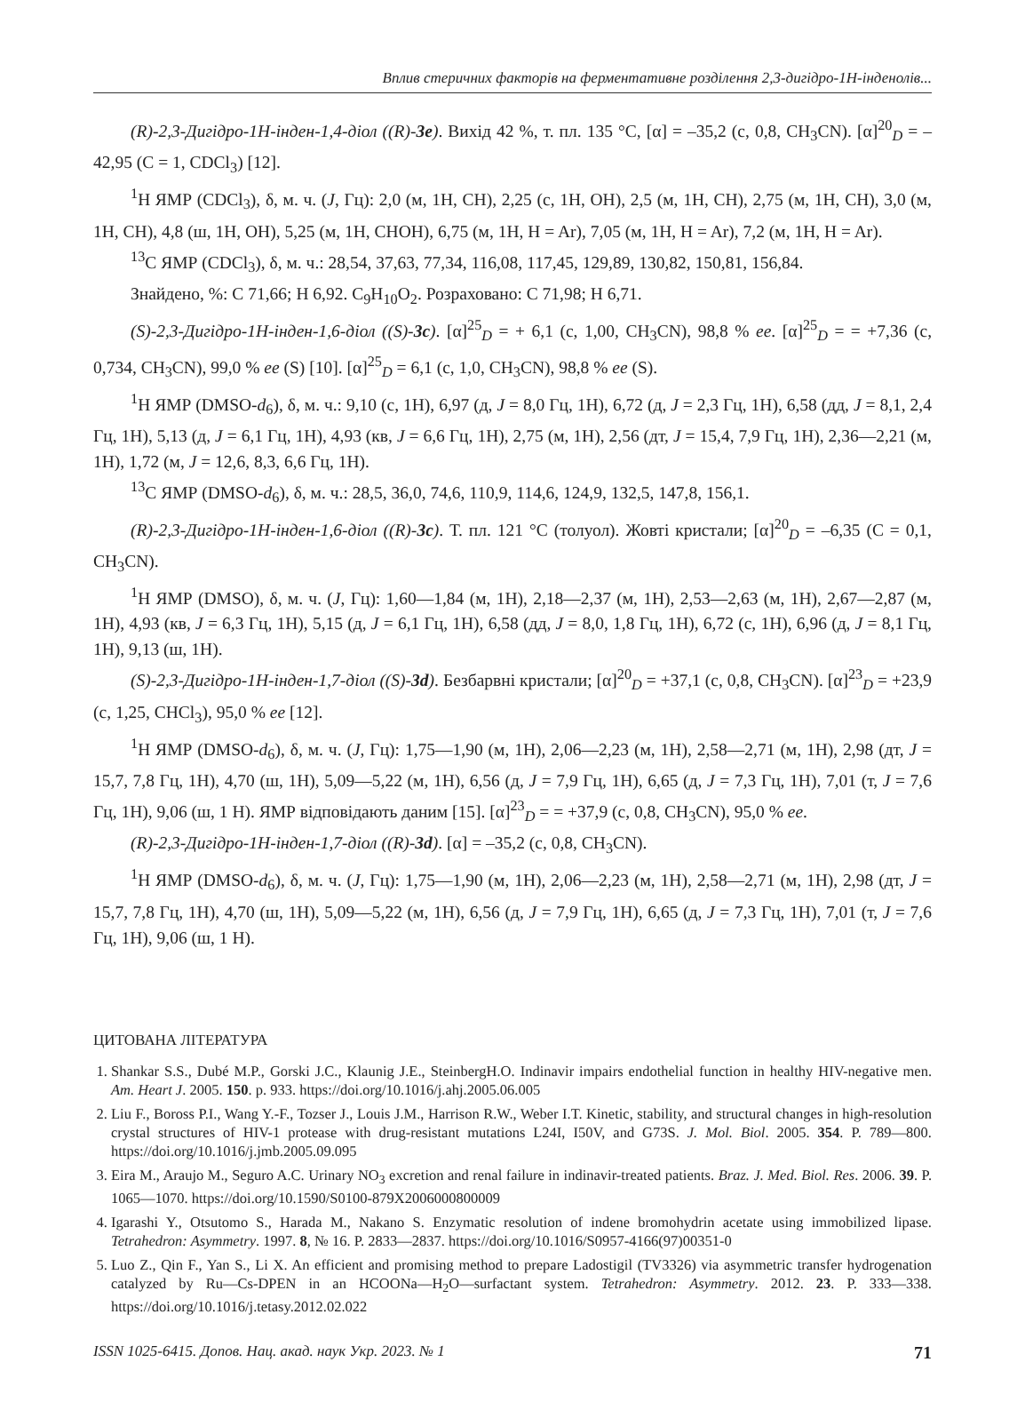Вплив стеричних факторів на ферментативне розділення 2,3-дигідро-1Н-інденолів...
(R)-2,3-Дигідро-1Н-інден-1,4-діол ((R)-3e). Вихід 42 %, т. пл. 135 °C, [α] = –35,2 (c, 0,8, CH<sub>3</sub>CN). [α]<sup>20</sup><sub>D</sub> = –42,95 (C = 1, CDCl<sub>3</sub>) [12].
<sup>1</sup>H ЯМР (CDCl<sub>3</sub>), δ, м. ч. (J, Гц): 2,0 (м, 1H, CH), 2,25 (с, 1H, OH), 2,5 (м, 1H, CH), 2,75 (м, 1H, CH), 3,0 (м, 1H, CH), 4,8 (ш, 1H, OH), 5,25 (м, 1H, CHOH), 6,75 (м, 1H, H = Ar), 7,05 (м, 1H, H = Ar), 7,2 (м, 1H, H = Ar).
<sup>13</sup>C ЯМР (CDCl<sub>3</sub>), δ, м. ч.: 28,54, 37,63, 77,34, 116,08, 117,45, 129,89, 130,82, 150,81, 156,84.
Знайдено, %: C 71,66; H 6,92. C<sub>9</sub>H<sub>10</sub>O<sub>2</sub>. Розраховано: C 71,98; H 6,71.
(S)-2,3-Дигідро-1Н-інден-1,6-діол ((S)-3c). [α]<sup>25</sup><sub>D</sub> = + 6,1 (c, 1,00, CH<sub>3</sub>CN), 98,8 % ee. [α]<sup>25</sup><sub>D</sub> = = +7,36 (c, 0,734, CH<sub>3</sub>CN), 99,0 % ee (S) [10]. [α]<sup>25</sup><sub>D</sub> = 6,1 (c, 1,0, CH<sub>3</sub>CN), 98,8 % ee (S).
<sup>1</sup>H ЯМР (DMSO-d<sub>6</sub>), δ, м. ч.: 9,10 (с, 1H), 6,97 (д, J = 8,0 Гц, 1H), 6,72 (д, J = 2,3 Гц, 1H), 6,58 (дд, J = 8,1, 2,4 Гц, 1H), 5,13 (д, J = 6,1 Гц, 1H), 4,93 (кв, J = 6,6 Гц, 1H), 2,75 (м, 1H), 2,56 (дт, J = 15,4, 7,9 Гц, 1H), 2,36—2,21 (м, 1H), 1,72 (м, J = 12,6, 8,3, 6,6 Гц, 1H).
<sup>13</sup>C ЯМР (DMSO-d<sub>6</sub>), δ, м. ч.: 28,5, 36,0, 74,6, 110,9, 114,6, 124,9, 132,5, 147,8, 156,1.
(R)-2,3-Дигідро-1Н-інден-1,6-діол ((R)-3c). Т. пл. 121 °C (толуол). Жовті кристали; [α]<sup>20</sup><sub>D</sub> = –6,35 (C = 0,1, CH<sub>3</sub>CN).
<sup>1</sup>H ЯМР (DMSO), δ, м. ч. (J, Гц): 1,60—1,84 (м, 1H), 2,18—2,37 (м, 1H), 2,53—2,63 (м, 1H), 2,67—2,87 (м, 1H), 4,93 (кв, J = 6,3 Гц, 1H), 5,15 (д, J = 6,1 Гц, 1H), 6,58 (дд, J = 8,0, 1,8 Гц, 1H), 6,72 (с, 1H), 6,96 (д, J = 8,1 Гц, 1H), 9,13 (ш, 1H).
(S)-2,3-Дигідро-1Н-інден-1,7-діол ((S)-3d). Безбарвні кристали; [α]<sup>20</sup><sub>D</sub> = +37,1 (c, 0,8, CH<sub>3</sub>CN). [α]<sup>23</sup><sub>D</sub> = +23,9 (c, 1,25, CHCl<sub>3</sub>), 95,0 % ee [12].
<sup>1</sup>H ЯМР (DMSO-d<sub>6</sub>), δ, м. ч. (J, Гц): 1,75—1,90 (м, 1H), 2,06—2,23 (м, 1H), 2,58—2,71 (м, 1H), 2,98 (дт, J = 15,7, 7,8 Гц, 1H), 4,70 (ш, 1H), 5,09—5,22 (м, 1H), 6,56 (д, J = 7,9 Гц, 1H), 6,65 (д, J = 7,3 Гц, 1H), 7,01 (т, J = 7,6 Гц, 1H), 9,06 (ш, 1 H). ЯМР відповідають даним [15]. [α]<sup>23</sup><sub>D</sub> = = +37,9 (c, 0,8, CH<sub>3</sub>CN), 95,0 % ee.
(R)-2,3-Дигідро-1Н-інден-1,7-діол ((R)-3d). [α] = –35,2 (c, 0,8, CH<sub>3</sub>CN).
<sup>1</sup>H ЯМР (DMSO-d<sub>6</sub>), δ, м. ч. (J, Гц): 1,75—1,90 (м, 1H), 2,06—2,23 (м, 1H), 2,58—2,71 (м, 1H), 2,98 (дт, J = 15,7, 7,8 Гц, 1H), 4,70 (ш, 1H), 5,09—5,22 (м, 1H), 6,56 (д, J = 7,9 Гц, 1H), 6,65 (д, J = 7,3 Гц, 1H), 7,01 (т, J = 7,6 Гц, 1H), 9,06 (ш, 1 H).
ЦИТОВАНА ЛІТЕРАТУРА
1. Shankar S.S., Dubé M.P., Gorski J.C., Klaunig J.E., SteinbergH.O. Indinavir impairs endothelial function in healthy HIV-negative men. Am. Heart J. 2005. 150. p. 933. https://doi.org/10.1016/j.ahj.2005.06.005
2. Liu F., Boross P.I., Wang Y.-F., Tozser J., Louis J.M., Harrison R.W., Weber I.T. Kinetic, stability, and structural changes in high-resolution crystal structures of HIV-1 protease with drug-resistant mutations L24I, I50V, and G73S. J. Mol. Biol. 2005. 354. P. 789—800. https://doi.org/10.1016/j.jmb.2005.09.095
3. Eira M., Araujo M., Seguro A.C. Urinary NO<sub>3</sub> excretion and renal failure in indinavir-treated patients. Braz. J. Med. Biol. Res. 2006. 39. P. 1065—1070. https://doi.org/10.1590/S0100-879X2006000800009
4. Igarashi Y., Otsutomo S., Harada M., Nakano S. Enzymatic resolution of indene bromohydrin acetate using immobilized lipase. Tetrahedron: Asymmetry. 1997. 8, № 16. P. 2833—2837. https://doi.org/10.1016/S0957-4166(97)00351-0
5. Luo Z., Qin F., Yan S., Li X. An efficient and promising method to prepare Ladostigil (TV3326) via asymmetric transfer hydrogenation catalyzed by Ru—Cs-DPEN in an HCOONa—H<sub>2</sub>O—surfactant system. Tetrahedron: Asymmetry. 2012. 23. P. 333—338. https://doi.org/10.1016/j.tetasy.2012.02.022
ISSN 1025-6415. Допов. Нац. акад. наук Укр. 2023. № 1 71